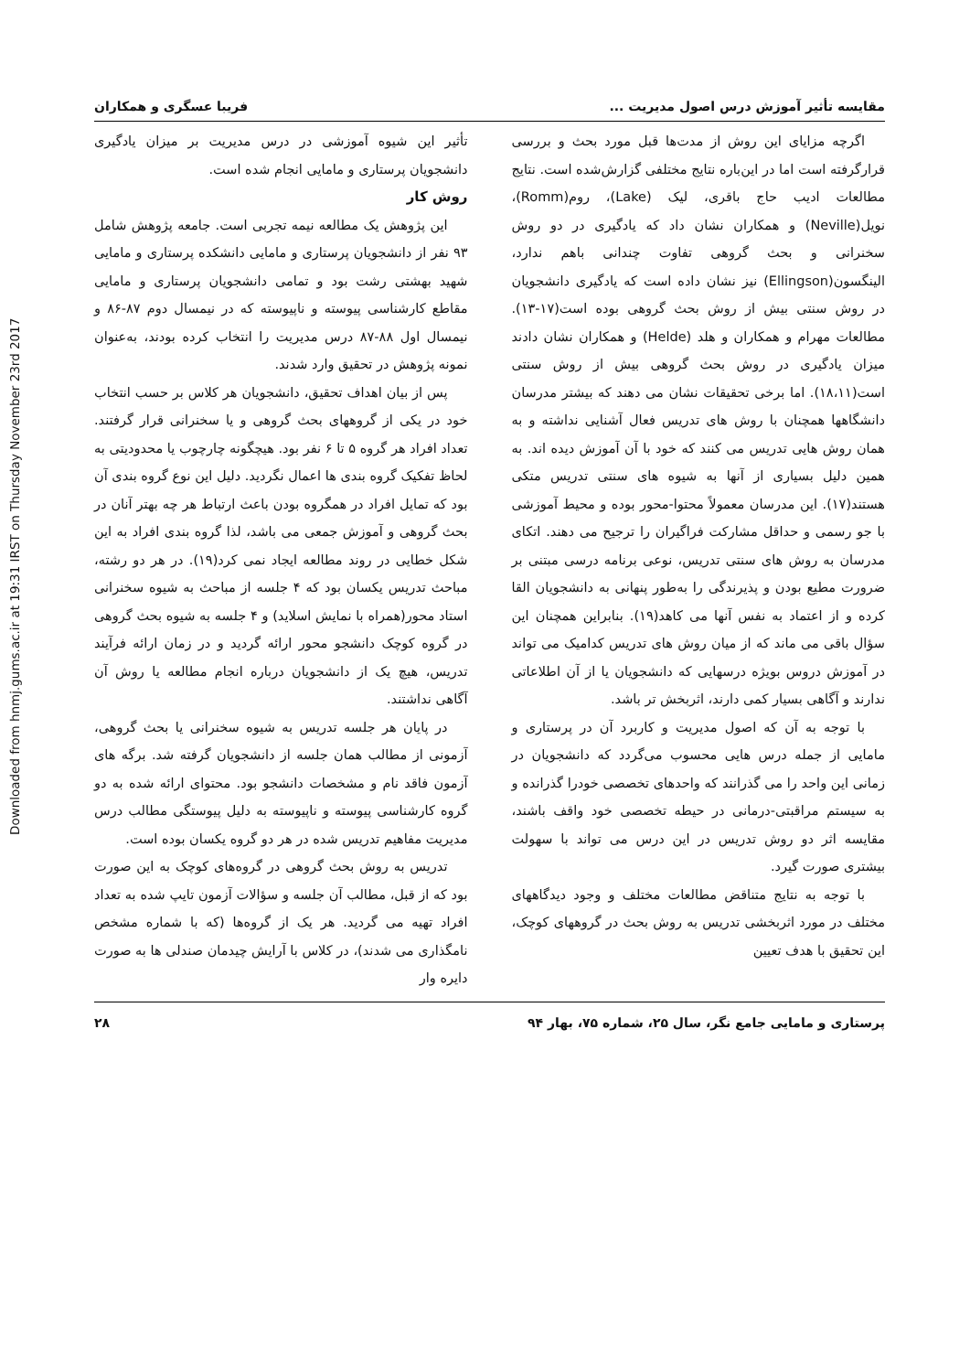Downloaded from hnmj.gums.ac.ir at 19:31 IRST on Thursday November 23rd 2017
مقایسه تأثیر آموزش درس اصول مدیریت ... فریبا عسگری و همکاران
اگرچه مزایای این روش از مدت‌ها قبل مورد بحث و بررسی قرارگرفته است اما در این‌باره نتایج مختلفی گزارش‌شده است. نتایج مطالعات ادیب حاج باقری، لیک (Lake)، روم(Romm)، نویل(Neville) و همکاران نشان داد که یادگیری در دو روش سخنرانی و بحث گروهی تفاوت چندانی باهم ندارد، الینگسون(Ellingson) نیز نشان داده است که یادگیری دانشجویان در روش سنتی بیش از روش بحث گروهی بوده است(۱۷-۱۳). مطالعات مهرام و همکاران و هلد (Helde) و همکاران نشان دادند میزان یادگیری در روش بحث گروهی بیش از روش سنتی است(۱۸،۱۱). اما برخی تحقیقات نشان می دهند که بیشتر مدرسان دانشگاهها همچنان با روش های تدریس فعال آشنایی نداشته و به همان روش هایی تدریس می کنند که خود با آن آموزش دیده اند. به همین دلیل بسیاری از آنها به شیوه های سنتی تدریس متکی هستند(۱۷). این مدرسان معمولاً محتوا-محور بوده و محیط آموزشی با جو رسمی و حداقل مشارکت فراگیران را ترجیح می دهند. اتکای مدرسان به روش های سنتی تدریس، نوعی برنامه درسی مبتنی بر ضرورت مطیع بودن و پذیرندگی را به‌طور پنهانی به دانشجویان القا کرده و از اعتماد به نفس آنها می کاهد(۱۹). بنابراین همچنان این سؤال باقی می ماند که از میان روش های تدریس کدامیک می تواند در آموزش دروس بویژه درسهایی که دانشجویان یا از آن اطلاعاتی ندارند و آگاهی بسیار کمی دارند، اثربخش تر باشد.
با توجه به آن که اصول مدیریت و کاربرد آن در پرستاری و مامایی از جمله درس هایی محسوب می‌گردد که دانشجویان در زمانی این واحد را می گذرانند که واحدهای تخصصی خودرا گذرانده و به سیستم مراقبتی-درمانی در حیطه تخصصی خود واقف باشند، مقایسه اثر دو روش تدریس در این درس می تواند با سهولت بیشتری صورت گیرد.
با توجه به نتایج متناقض مطالعات مختلف و وجود دیدگاههای مختلف در مورد اثربخشی تدریس به روش بحث در گروههای کوچک، این تحقیق با هدف تعیین
تأثیر این شیوه آموزشی در درس مدیریت بر میزان یادگیری دانشجویان پرستاری و مامایی انجام شده است.
روش کار
این پژوهش یک مطالعه نیمه تجربی است. جامعه پژوهش شامل ۹۳ نفر از دانشجویان پرستاری و مامایی دانشکده پرستاری و مامایی شهید بهشتی رشت بود و تمامی دانشجویان پرستاری و مامایی مقاطع کارشناسی پیوسته و ناپیوسته که در نیمسال دوم ۸۷-۸۶ و نیمسال اول ۸۸-۸۷ درس مدیریت را انتخاب کرده بودند، به‌عنوان نمونه پژوهش در تحقیق وارد شدند.
پس از بیان اهداف تحقیق، دانشجویان هر کلاس بر حسب انتخاب خود در یکی از گروههای بحث گروهی و یا سخنرانی قرار گرفتند. تعداد افراد هر گروه ۵ تا ۶ نفر بود. هیچگونه چارچوب یا محدودیتی به لحاظ تفکیک گروه بندی ها اعمال نگردید. دلیل این نوع گروه بندی آن بود که تمایل افراد در همگروه بودن باعث ارتباط هر چه بهتر آنان در بحث گروهی و آموزش جمعی می باشد، لذا گروه بندی افراد به این شکل خطایی در روند مطالعه ایجاد نمی کرد(۱۹). در هر دو رشته، مباحث تدریس یکسان بود که ۴ جلسه از مباحث به شیوه سخنرانی استاد محور(همراه با نمایش اسلاید) و ۴ جلسه به شیوه بحث گروهی در گروه کوچک دانشجو محور ارائه گردید و در زمان ارائه فرآیند تدریس، هیچ یک از دانشجویان درباره انجام مطالعه یا روش آن آگاهی نداشتند.
در پایان هر جلسه تدریس به شیوه سخنرانی یا بحث گروهی، آزمونی از مطالب همان جلسه از دانشجویان گرفته شد. برگه های آزمون فاقد نام و مشخصات دانشجو بود. محتوای ارائه شده به دو گروه کارشناسی پیوسته و ناپیوسته به دلیل پیوستگی مطالب درس مدیریت مفاهیم تدریس شده در هر دو گروه یکسان بوده است.
تدریس به روش بحث گروهی در گروه‌های کوچک به این صورت بود که از قبل، مطالب آن جلسه و سؤالات آزمون تایپ شده به تعداد افراد تهیه می گردید. هر یک از گروه‌ها (که با شماره مشخص نامگذاری می شدند)، در کلاس با آرایش چیدمان صندلی ها به صورت دایره وار
پرستاری و مامایی جامع نگر، سال ۲۵، شماره ۷۵، بهار ۹۴ ۲۸